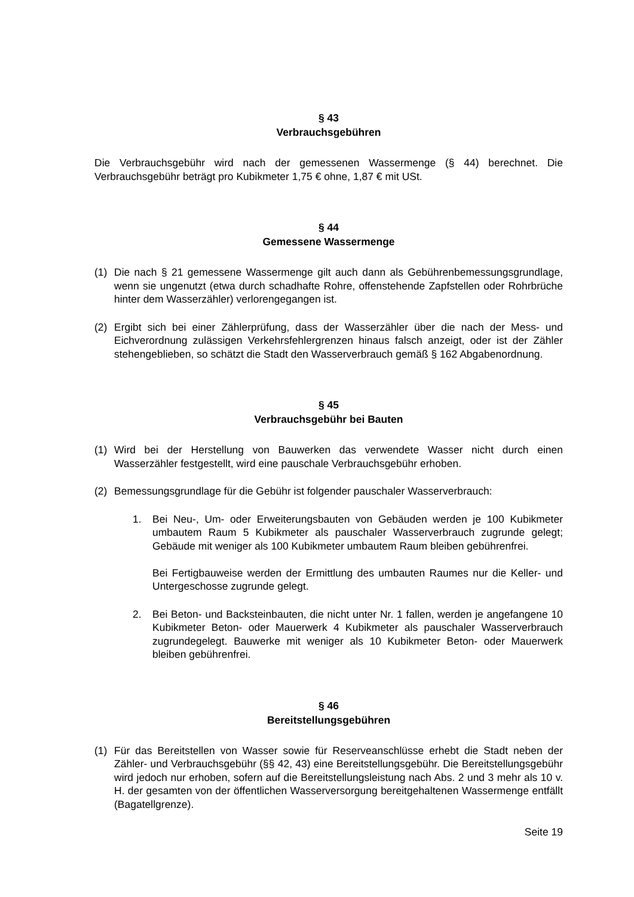§ 43
Verbrauchsgebühren
Die Verbrauchsgebühr wird nach der gemessenen Wassermenge (§ 44) berechnet. Die Verbrauchsgebühr beträgt pro Kubikmeter 1,75 € ohne, 1,87 € mit USt.
§ 44
Gemessene Wassermenge
(1) Die nach § 21 gemessene Wassermenge gilt auch dann als Gebührenbemessungsgrundlage, wenn sie ungenutzt (etwa durch schadhafte Rohre, offenstehende Zapfstellen oder Rohrbrüche hinter dem Wasserzähler) verlorengegangen ist.
(2) Ergibt sich bei einer Zählerprüfung, dass der Wasserzähler über die nach der Mess- und Eichverordnung zulässigen Verkehrsfehlergrenzen hinaus falsch anzeigt, oder ist der Zähler stehengeblieben, so schätzt die Stadt den Wasserverbrauch gemäß § 162 Abgabenordnung.
§ 45
Verbrauchsgebühr bei Bauten
(1) Wird bei der Herstellung von Bauwerken das verwendete Wasser nicht durch einen Wasserzähler festgestellt, wird eine pauschale Verbrauchsgebühr erhoben.
(2) Bemessungsgrundlage für die Gebühr ist folgender pauschaler Wasserverbrauch:
1. Bei Neu-, Um- oder Erweiterungsbauten von Gebäuden werden je 100 Kubikmeter umbautem Raum 5 Kubikmeter als pauschaler Wasserverbrauch zugrunde gelegt; Gebäude mit weniger als 100 Kubikmeter umbautem Raum bleiben gebührenfrei.
Bei Fertigbauweise werden der Ermittlung des umbauten Raumes nur die Keller- und Untergeschosse zugrunde gelegt.
2. Bei Beton- und Backsteinbauten, die nicht unter Nr. 1 fallen, werden je angefangene 10 Kubikmeter Beton- oder Mauerwerk 4 Kubikmeter als pauschaler Wasserverbrauch zugrundegelegt. Bauwerke mit weniger als 10 Kubikmeter Beton- oder Mauerwerk bleiben gebührenfrei.
§ 46
Bereitstellungsgebühren
(1) Für das Bereitstellen von Wasser sowie für Reserveanschlüsse erhebt die Stadt neben der Zähler- und Verbrauchsgebühr (§§ 42, 43) eine Bereitstellungsgebühr. Die Bereitstellungsgebühr wird jedoch nur erhoben, sofern auf die Bereitstellungsleistung nach Abs. 2 und 3 mehr als 10 v. H. der gesamten von der öffentlichen Wasserversorgung bereitgehaltenen Wassermenge entfällt (Bagatellgrenze).
Seite 19